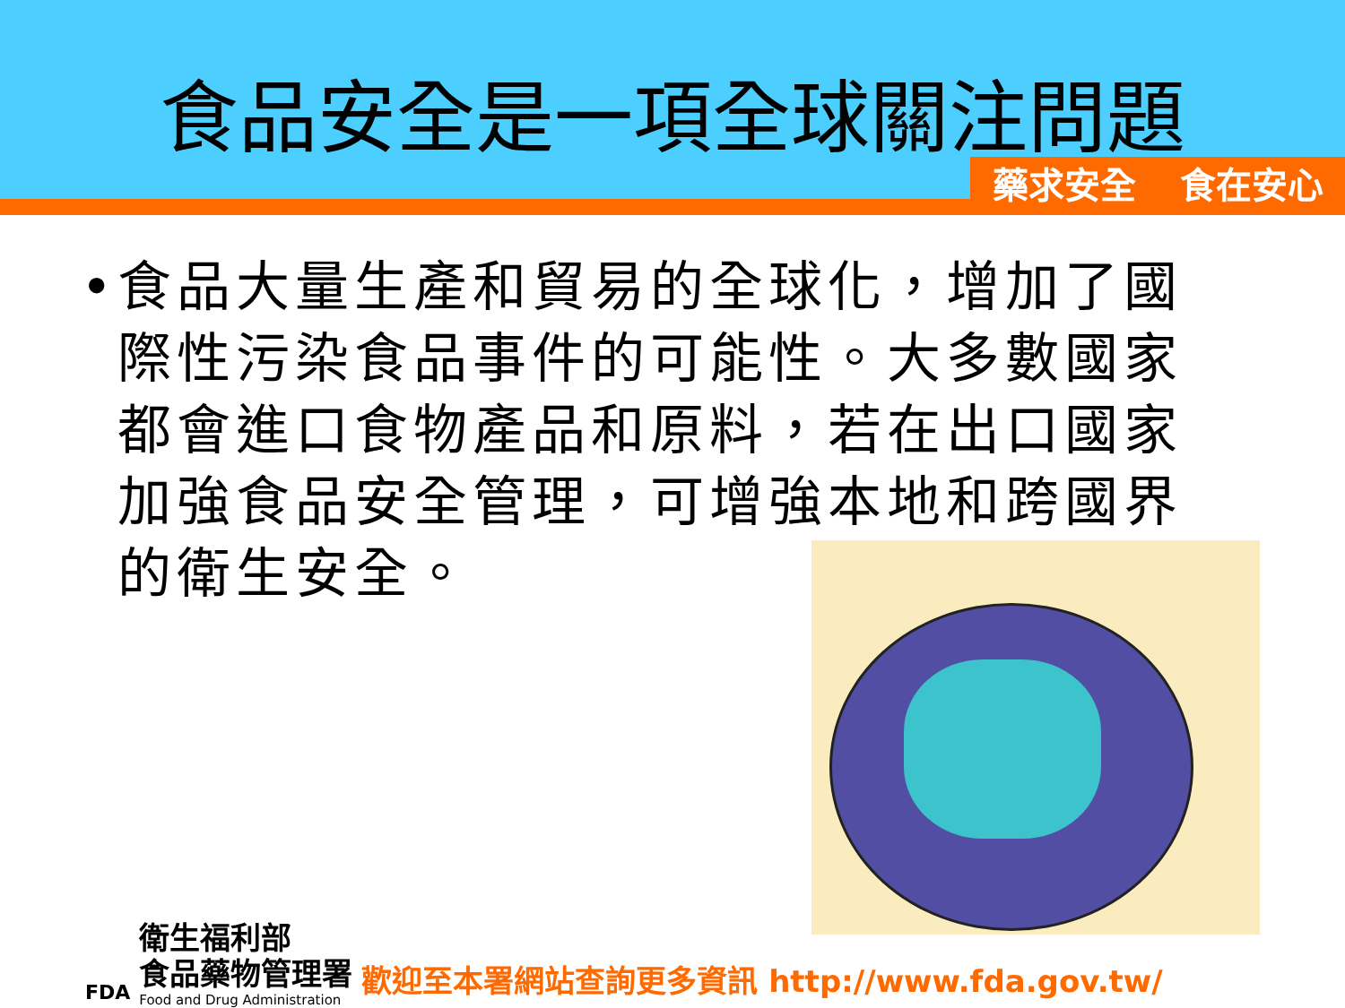食品安全是一項全球關注問題
藥求安全 食在安心
• 食品大量生產和貿易的全球化，增加了國際性污染食品事件的可能性。大多數國家都會進口食物產品和原料，若在出口國家加強食品安全管理，可增強本地和跨國界的衛生安全。
FDA
衛生福利部
食品藥物管理署
Food and Drug Administration
歡迎至本署網站查詢更多資訊 http://www.fda.gov.tw/